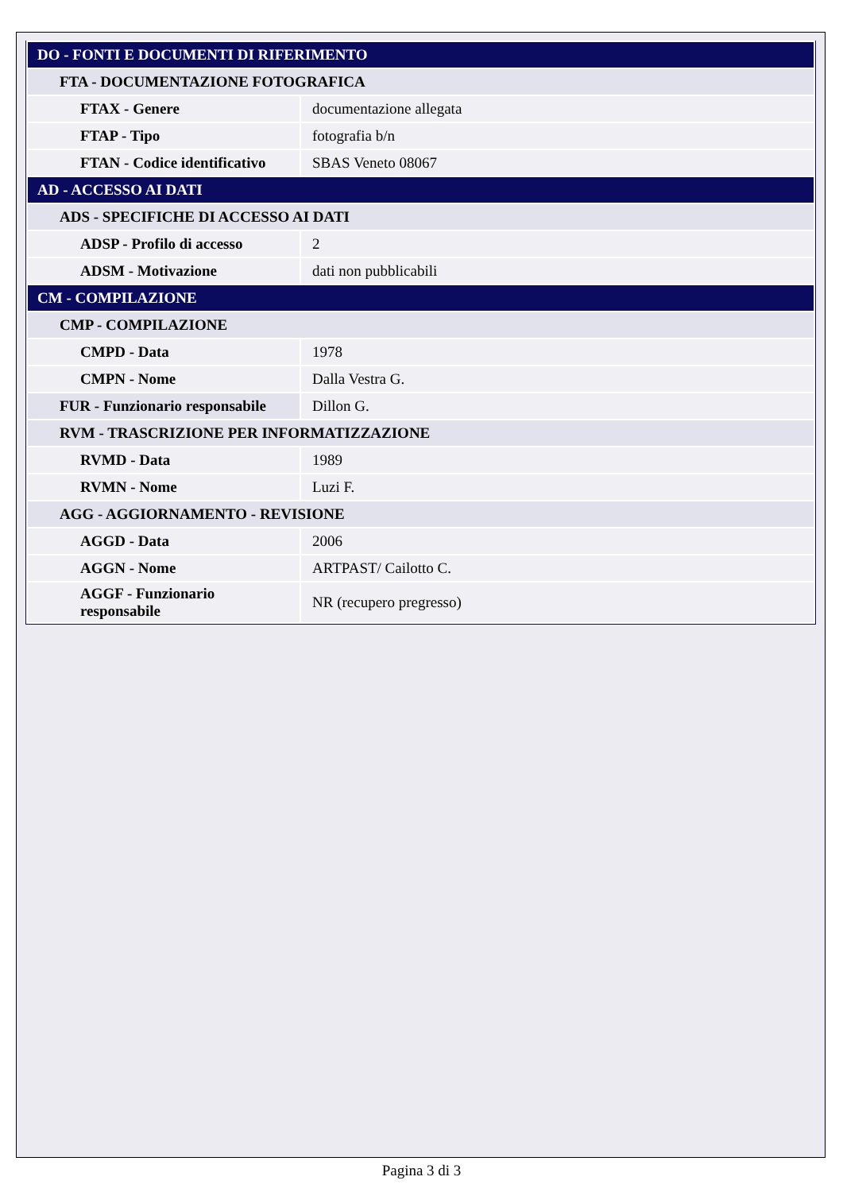| DO - FONTI E DOCUMENTI DI RIFERIMENTO | |
| FTA - DOCUMENTAZIONE FOTOGRAFICA | |
| FTAX - Genere | documentazione allegata |
| FTAP - Tipo | fotografia b/n |
| FTAN - Codice identificativo | SBAS Veneto 08067 |
| AD - ACCESSO AI DATI | |
| ADS - SPECIFICHE DI ACCESSO AI DATI | |
| ADSP - Profilo di accesso | 2 |
| ADSM - Motivazione | dati non pubblicabili |
| CM - COMPILAZIONE | |
| CMP - COMPILAZIONE | |
| CMPD - Data | 1978 |
| CMPN - Nome | Dalla Vestra G. |
| FUR - Funzionario responsabile | Dillon G. |
| RVM - TRASCRIZIONE PER INFORMATIZZAZIONE | |
| RVMD - Data | 1989 |
| RVMN - Nome | Luzi F. |
| AGG - AGGIORNAMENTO - REVISIONE | |
| AGGD - Data | 2006 |
| AGGN - Nome | ARTPAST/ Cailotto C. |
| AGGF - Funzionario responsabile | NR (recupero pregresso) |
Pagina 3 di 3